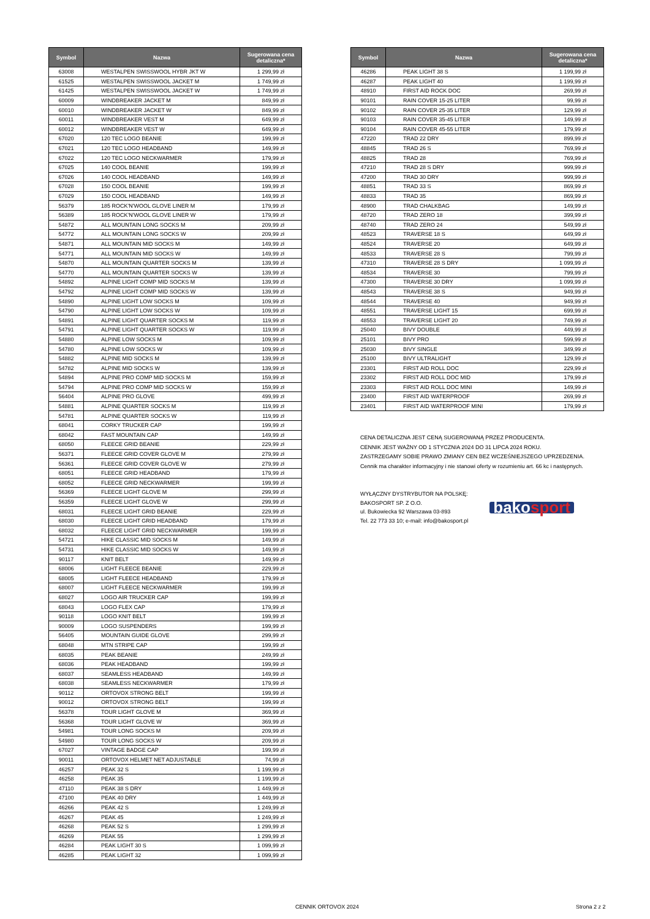| Symbol | Nazwa | Sugerowana cena detaliczna* |
| --- | --- | --- |
| 63008 | WESTALPEN SWISSWOOL HYBR JKT W | 1 299,99 zł |
| 61525 | WESTALPEN SWISSWOOL JACKET M | 1 749,99 zł |
| 61425 | WESTALPEN SWISSWOOL JACKET W | 1 749,99 zł |
| 60009 | WINDBREAKER JACKET M | 849,99 zł |
| 60010 | WINDBREAKER JACKET W | 849,99 zł |
| 60011 | WINDBREAKER VEST M | 649,99 zł |
| 60012 | WINDBREAKER VEST W | 649,99 zł |
| 67020 | 120 TEC LOGO BEANIE | 199,99 zł |
| 67021 | 120 TEC LOGO HEADBAND | 149,99 zł |
| 67022 | 120 TEC LOGO NECKWARMER | 179,99 zł |
| 67025 | 140 COOL BEANIE | 199,99 zł |
| 67026 | 140 COOL HEADBAND | 149,99 zł |
| 67028 | 150 COOL BEANIE | 199,99 zł |
| 67029 | 150 COOL HEADBAND | 149,99 zł |
| 56379 | 185 ROCK'N'WOOL GLOVE LINER M | 179,99 zł |
| 56389 | 185 ROCK'N'WOOL GLOVE LINER W | 179,99 zł |
| 54872 | ALL MOUNTAIN LONG SOCKS M | 209,99 zł |
| 54772 | ALL MOUNTAIN LONG SOCKS W | 209,99 zł |
| 54871 | ALL MOUNTAIN MID SOCKS M | 149,99 zł |
| 54771 | ALL MOUNTAIN MID SOCKS W | 149,99 zł |
| 54870 | ALL MOUNTAIN QUARTER SOCKS M | 139,99 zł |
| 54770 | ALL MOUNTAIN QUARTER SOCKS W | 139,99 zł |
| 54892 | ALPINE LIGHT COMP MID SOCKS M | 139,99 zł |
| 54792 | ALPINE LIGHT COMP MID SOCKS W | 139,99 zł |
| 54890 | ALPINE LIGHT LOW SOCKS M | 109,99 zł |
| 54790 | ALPINE LIGHT LOW SOCKS W | 109,99 zł |
| 54891 | ALPINE LIGHT QUARTER SOCKS M | 119,99 zł |
| 54791 | ALPINE LIGHT QUARTER SOCKS W | 119,99 zł |
| 54880 | ALPINE LOW SOCKS M | 109,99 zł |
| 54780 | ALPINE LOW SOCKS W | 109,99 zł |
| 54882 | ALPINE MID SOCKS M | 139,99 zł |
| 54782 | ALPINE MID SOCKS W | 139,99 zł |
| 54894 | ALPINE PRO COMP MID SOCKS M | 159,99 zł |
| 54794 | ALPINE PRO COMP MID SOCKS W | 159,99 zł |
| 56404 | ALPINE PRO GLOVE | 499,99 zł |
| 54881 | ALPINE QUARTER SOCKS M | 119,99 zł |
| 54781 | ALPINE QUARTER SOCKS W | 119,99 zł |
| 68041 | CORKY TRUCKER CAP | 199,99 zł |
| 68042 | FAST MOUNTAIN CAP | 149,99 zł |
| 68050 | FLEECE GRID BEANIE | 229,99 zł |
| 56371 | FLEECE GRID COVER GLOVE M | 279,99 zł |
| 56361 | FLEECE GRID COVER GLOVE W | 279,99 zł |
| 68051 | FLEECE GRID HEADBAND | 179,99 zł |
| 68052 | FLEECE GRID NECKWARMER | 199,99 zł |
| 56369 | FLEECE LIGHT GLOVE M | 299,99 zł |
| 56359 | FLEECE LIGHT GLOVE W | 299,99 zł |
| 68031 | FLEECE LIGHT GRID BEANIE | 229,99 zł |
| 68030 | FLEECE LIGHT GRID HEADBAND | 179,99 zł |
| 68032 | FLEECE LIGHT GRID NECKWARMER | 199,99 zł |
| 54721 | HIKE CLASSIC MID SOCKS M | 149,99 zł |
| 54731 | HIKE CLASSIC MID SOCKS W | 149,99 zł |
| 90117 | KNIT BELT | 149,99 zł |
| 68006 | LIGHT FLEECE BEANIE | 229,99 zł |
| 68005 | LIGHT FLEECE HEADBAND | 179,99 zł |
| 68007 | LIGHT FLEECE NECKWARMER | 199,99 zł |
| 68027 | LOGO AIR TRUCKER CAP | 199,99 zł |
| 68043 | LOGO FLEX CAP | 179,99 zł |
| 90118 | LOGO KNIT BELT | 199,99 zł |
| 90009 | LOGO SUSPENDERS | 199,99 zł |
| 56405 | MOUNTAIN GUIDE GLOVE | 299,99 zł |
| 68048 | MTN STRIPE CAP | 199,99 zł |
| 68035 | PEAK BEANIE | 249,99 zł |
| 68036 | PEAK HEADBAND | 199,99 zł |
| 68037 | SEAMLESS HEADBAND | 149,99 zł |
| 68038 | SEAMLESS NECKWARMER | 179,99 zł |
| 90112 | ORTOVOX STRONG BELT | 199,99 zł |
| 90012 | ORTOVOX STRONG BELT | 199,99 zł |
| 56378 | TOUR LIGHT GLOVE M | 369,99 zł |
| 56368 | TOUR LIGHT GLOVE W | 369,99 zł |
| 54981 | TOUR LONG SOCKS M | 209,99 zł |
| 54980 | TOUR LONG SOCKS W | 209,99 zł |
| 67027 | VINTAGE BADGE CAP | 199,99 zł |
| 90011 | ORTOVOX HELMET NET ADJUSTABLE | 74,99 zł |
| 46257 | PEAK 32 S | 1 199,99 zł |
| 46258 | PEAK 35 | 1 199,99 zł |
| 47110 | PEAK 38 S DRY | 1 449,99 zł |
| 47100 | PEAK 40 DRY | 1 449,99 zł |
| 46266 | PEAK 42 S | 1 249,99 zł |
| 46267 | PEAK 45 | 1 249,99 zł |
| 46268 | PEAK 52 S | 1 299,99 zł |
| 46269 | PEAK 55 | 1 299,99 zł |
| 46284 | PEAK LIGHT 30 S | 1 099,99 zł |
| 46285 | PEAK LIGHT 32 | 1 099,99 zł |
| Symbol | Nazwa | Sugerowana cena detaliczna* |
| --- | --- | --- |
| 46286 | PEAK LIGHT 38 S | 1 199,99 zł |
| 46287 | PEAK LIGHT 40 | 1 199,99 zł |
| 48910 | FIRST AID ROCK DOC | 269,99 zł |
| 90101 | RAIN COVER 15-25 LITER | 99,99 zł |
| 90102 | RAIN COVER 25-35 LITER | 129,99 zł |
| 90103 | RAIN COVER 35-45 LITER | 149,99 zł |
| 90104 | RAIN COVER 45-55 LITER | 179,99 zł |
| 47220 | TRAD 22 DRY | 899,99 zł |
| 48845 | TRAD 26 S | 769,99 zł |
| 48825 | TRAD 28 | 769,99 zł |
| 47210 | TRAD 28 S DRY | 999,99 zł |
| 47200 | TRAD 30 DRY | 999,99 zł |
| 48851 | TRAD 33 S | 869,99 zł |
| 48833 | TRAD 35 | 869,99 zł |
| 48900 | TRAD CHALKBAG | 149,99 zł |
| 48720 | TRAD ZERO 18 | 399,99 zł |
| 48740 | TRAD ZERO 24 | 549,99 zł |
| 48523 | TRAVERSE 18 S | 649,99 zł |
| 48524 | TRAVERSE 20 | 649,99 zł |
| 48533 | TRAVERSE 28 S | 799,99 zł |
| 47310 | TRAVERSE 28 S DRY | 1 099,99 zł |
| 48534 | TRAVERSE 30 | 799,99 zł |
| 47300 | TRAVERSE 30 DRY | 1 099,99 zł |
| 48543 | TRAVERSE 38 S | 949,99 zł |
| 48544 | TRAVERSE 40 | 949,99 zł |
| 48551 | TRAVERSE LIGHT 15 | 699,99 zł |
| 48553 | TRAVERSE LIGHT 20 | 749,99 zł |
| 25040 | BIVY DOUBLE | 449,99 zł |
| 25101 | BIVY PRO | 599,99 zł |
| 25030 | BIVY SINGLE | 349,99 zł |
| 25100 | BIVY ULTRALIGHT | 129,99 zł |
| 23301 | FIRST AID ROLL DOC | 229,99 zł |
| 23302 | FIRST AID ROLL DOC MID | 179,99 zł |
| 23303 | FIRST AID ROLL DOC MINI | 149,99 zł |
| 23400 | FIRST AID WATERPROOF | 269,99 zł |
| 23401 | FIRST AID WATERPROOF MINI | 179,99 zł |
CENA DETALICZNA JEST CENĄ SUGEROWANĄ PRZEZ PRODUCENTA.
CENNIK JEST WAŻNY OD 1 STYCZNIA 2024 DO 31 LIPCA 2024 ROKU.
ZASTRZEGAMY SOBIE PRAWO ZMIANY CEN BEZ WCZEŚNIEJSZEGO UPRZEDZENIA.
Cennik ma charakter informacyjny i nie stanowi oferty w rozumieniu art. 66 kc i następnych.
WYŁĄCZNY DYSTRYBUTOR NA POLSKĘ:
BAKOSPORT SP. Z O.O.
ul. Bukowiecka 92 Warszawa 03-893
Tel. 22 773 33 10; e-mail: info@bakosport.pl
bakosport
CENNIK ORTOVOX 2024 Strona 2 z 2